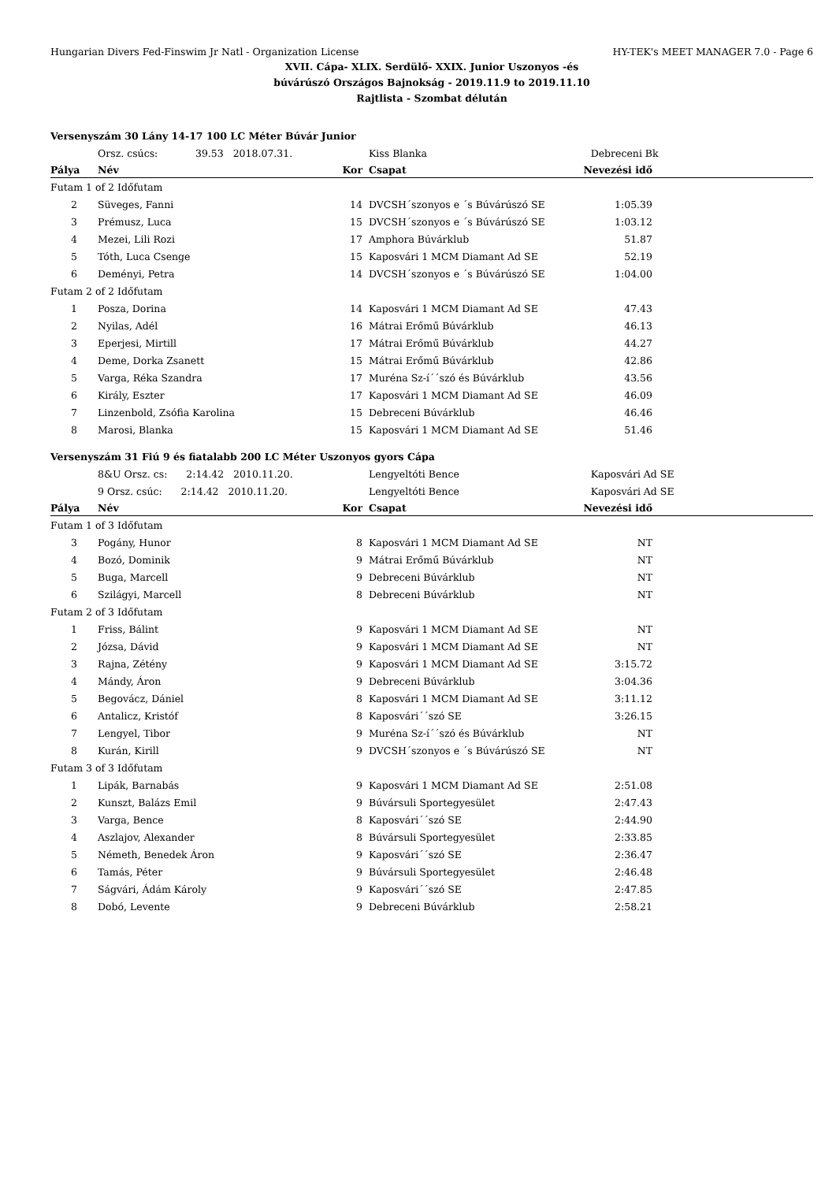Hungarian Divers Fed-Finswim Jr Natl - Organization License HY-TEK's MEET MANAGER 7.0 - Page 6
XVII. Cápa- XLIX. Serdülő- XXIX. Junior Uszonyos -és
búvárúszó Országos Bajnokság - 2019.11.9 to 2019.11.10
Rajtlista - Szombat délután
| Versenyszám 30 Lány 14-17 100 LC Méter Búvár Junior | | | | | | |
| | Orsz. csúcs: 39.53 2018.07.31. | | | Kiss Blanka | Debreceni Bk | |
| Pálya | Név | Kor | | Csapat | Nevezési idő | |
| Futam 1 of 2 Időfutam | | | | | | |
| 2 | Süveges, Fanni | 14 | | DVCSH´szonyos e ´s Búvárúszó SE | 1:05.39 | |
| 3 | Prémusz, Luca | 15 | | DVCSH´szonyos e ´s Búvárúszó SE | 1:03.12 | |
| 4 | Mezei, Lili Rozi | 17 | | Amphora Búvárklub | 51.87 | |
| 5 | Tóth, Luca Csenge | 15 | | Kaposvári 1 MCM Diamant Ad SE | 52.19 | |
| 6 | Deményi, Petra | 14 | | DVCSH´szonyos e ´s Búvárúszó SE | 1:04.00 | |
| Futam 2 of 2 Időfutam | | | | | | |
| 1 | Posza, Dorina | 14 | | Kaposvári 1 MCM Diamant Ad SE | 47.43 | |
| 2 | Nyilas, Adél | 16 | | Mátrai Erőmű Búvárklub | 46.13 | |
| 3 | Eperjesi, Mirtill | 17 | | Mátrai Erőmű Búvárklub | 44.27 | |
| 4 | Deme, Dorka Zsanett | 15 | | Mátrai Erőmű Búvárklub | 42.86 | |
| 5 | Varga, Réka Szandra | 17 | | Muréna Sz-í´´szó és Búvárklub | 43.56 | |
| 6 | Király, Eszter | 17 | | Kaposvári 1 MCM Diamant Ad SE | 46.09 | |
| 7 | Linzenbold, Zsófia Karolina | 15 | | Debreceni Búvárklub | 46.46 | |
| 8 | Marosi, Blanka | 15 | | Kaposvári 1 MCM Diamant Ad SE | 51.46 | |
| Versenyszám 31 Fiú 9 és fiatalabb 200 LC Méter Uszonyos gyors Cápa | | | | | | |
| | 8&U Orsz. cs: 2:14.42 2010.11.20. | | | Lengyeltóti Bence | Kaposvári Ad SE | |
| | 9 Orsz. csúc: 2:14.42 2010.11.20. | | | Lengyeltóti Bence | Kaposvári Ad SE | |
| Pálya | Név | Kor | | Csapat | Nevezési idő | |
| Futam 1 of 3 Időfutam | | | | | | |
| 3 | Pogány, Hunor | 8 | | Kaposvári 1 MCM Diamant Ad SE | NT | |
| 4 | Bozó, Dominik | 9 | | Mátrai Erőmű Búvárklub | NT | |
| 5 | Buga, Marcell | 9 | | Debreceni Búvárklub | NT | |
| 6 | Szilágyi, Marcell | 8 | | Debreceni Búvárklub | NT | |
| Futam 2 of 3 Időfutam | | | | | | |
| 1 | Friss, Bálint | 9 | | Kaposvári 1 MCM Diamant Ad SE | NT | |
| 2 | Józsa, Dávid | 9 | | Kaposvári 1 MCM Diamant Ad SE | NT | |
| 3 | Rajna, Zétény | 9 | | Kaposvári 1 MCM Diamant Ad SE | 3:15.72 | |
| 4 | Mándy, Áron | 9 | | Debreceni Búvárklub | 3:04.36 | |
| 5 | Begovácz, Dániel | 8 | | Kaposvári 1 MCM Diamant Ad SE | 3:11.12 | |
| 6 | Antalicz, Kristóf | 8 | | Kaposvári´´szó SE | 3:26.15 | |
| 7 | Lengyel, Tibor | 9 | | Muréna Sz-í´´szó és Búvárklub | NT | |
| 8 | Kurán, Kirill | 9 | | DVCSH´szonyos e ´s Búvárúszó SE | NT | |
| Futam 3 of 3 Időfutam | | | | | | |
| 1 | Lipák, Barnabás | 9 | | Kaposvári 1 MCM Diamant Ad SE | 2:51.08 | |
| 2 | Kunszt, Balázs Emil | 9 | | Búvársuli Sportegyesület | 2:47.43 | |
| 3 | Varga, Bence | 8 | | Kaposvári´´szó SE | 2:44.90 | |
| 4 | Aszlajov, Alexander | 8 | | Búvársuli Sportegyesület | 2:33.85 | |
| 5 | Németh, Benedek Áron | 9 | | Kaposvári´´szó SE | 2:36.47 | |
| 6 | Tamás, Péter | 9 | | Búvársuli Sportegyesület | 2:46.48 | |
| 7 | Ságvári, Ádám Károly | 9 | | Kaposvári´´szó SE | 2:47.85 | |
| 8 | Dobó, Levente | 9 | | Debreceni Búvárklub | 2:58.21 | |